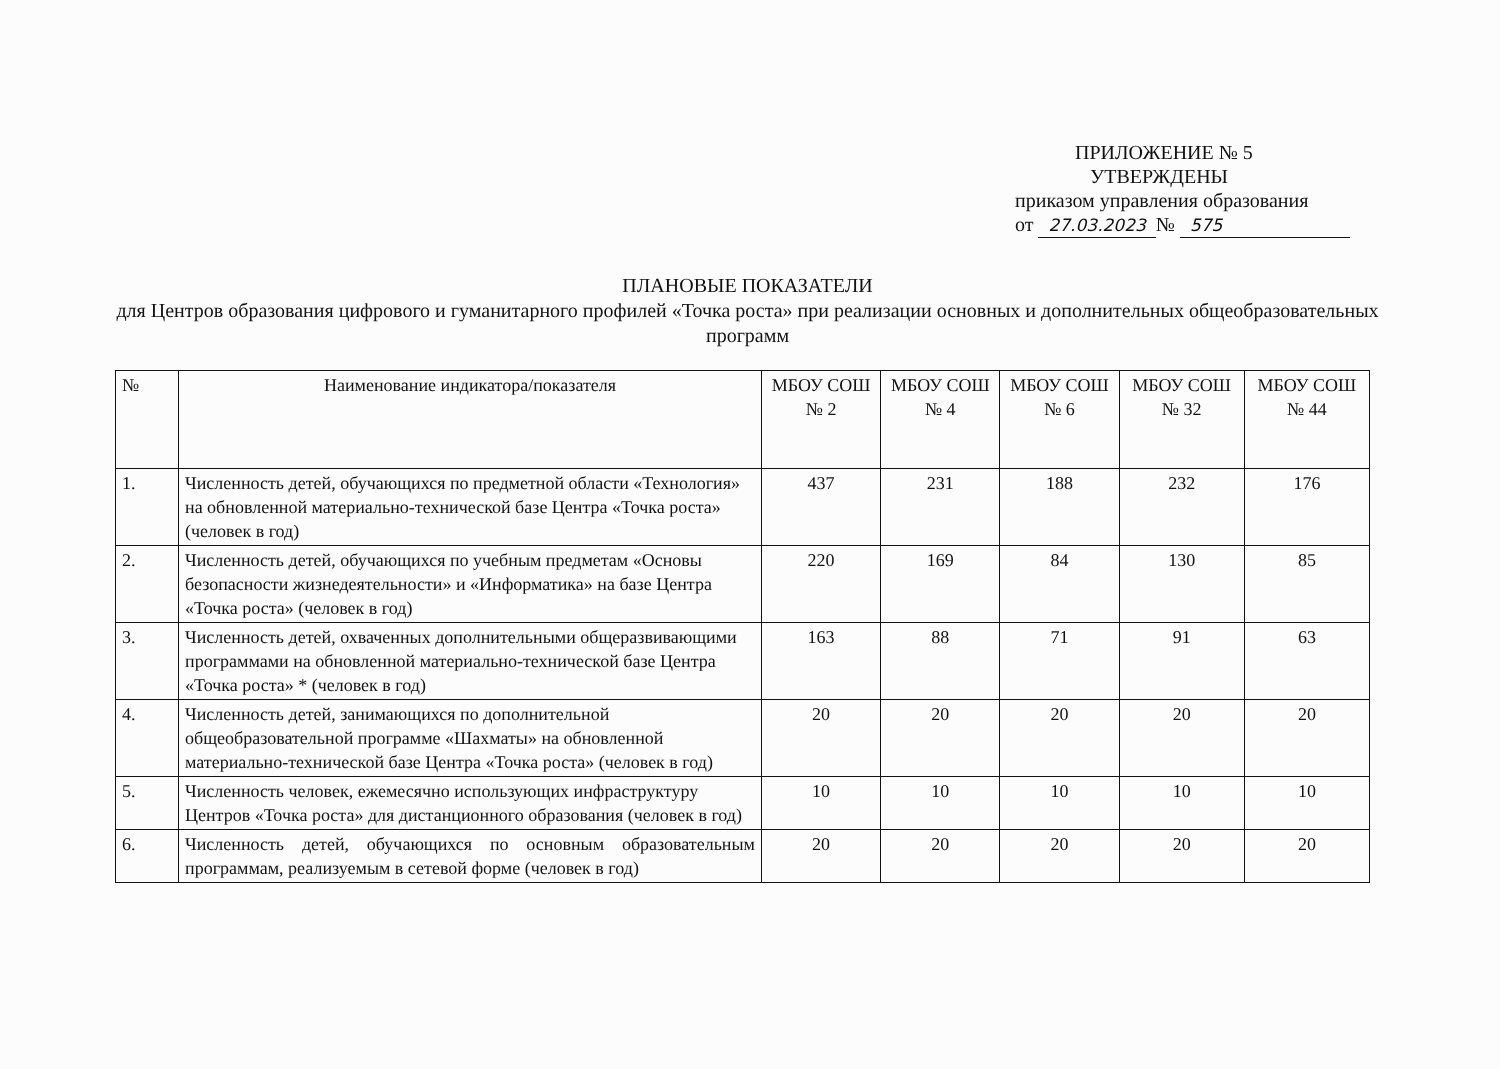ПРИЛОЖЕНИЕ № 5
УТВЕРЖДЕНЫ
приказом управления образования
от 27.03.2023 № 575
ПЛАНОВЫЕ ПОКАЗАТЕЛИ
для Центров образования цифрового и гуманитарного профилей «Точка роста» при реализации основных и дополнительных общеобразовательных программ
| № | Наименование индикатора/показателя | МБОУ СОШ № 2 | МБОУ СОШ № 4 | МБОУ СОШ № 6 | МБОУ СОШ № 32 | МБОУ СОШ № 44 |
| --- | --- | --- | --- | --- | --- | --- |
| 1. | Численность детей, обучающихся по предметной области «Технология» на обновленной материально-технической базе Центра «Точка роста» (человек в год) | 437 | 231 | 188 | 232 | 176 |
| 2. | Численность детей, обучающихся по учебным предметам «Основы безопасности жизнедеятельности» и «Информатика» на базе Центра «Точка роста» (человек в год) | 220 | 169 | 84 | 130 | 85 |
| 3. | Численность детей, охваченных дополнительными общеразвивающими программами на обновленной материально-технической базе Центра «Точка роста» * (человек в год) | 163 | 88 | 71 | 91 | 63 |
| 4. | Численность детей, занимающихся по дополнительной общеобразовательной программе «Шахматы» на обновленной материально-технической базе Центра «Точка роста» (человек в год) | 20 | 20 | 20 | 20 | 20 |
| 5. | Численность человек, ежемесячно использующих инфраструктуру Центров «Точка роста» для дистанционного образования (человек в год) | 10 | 10 | 10 | 10 | 10 |
| 6. | Численность детей, обучающихся по основным образовательным программам, реализуемым в сетевой форме (человек в год) | 20 | 20 | 20 | 20 | 20 |